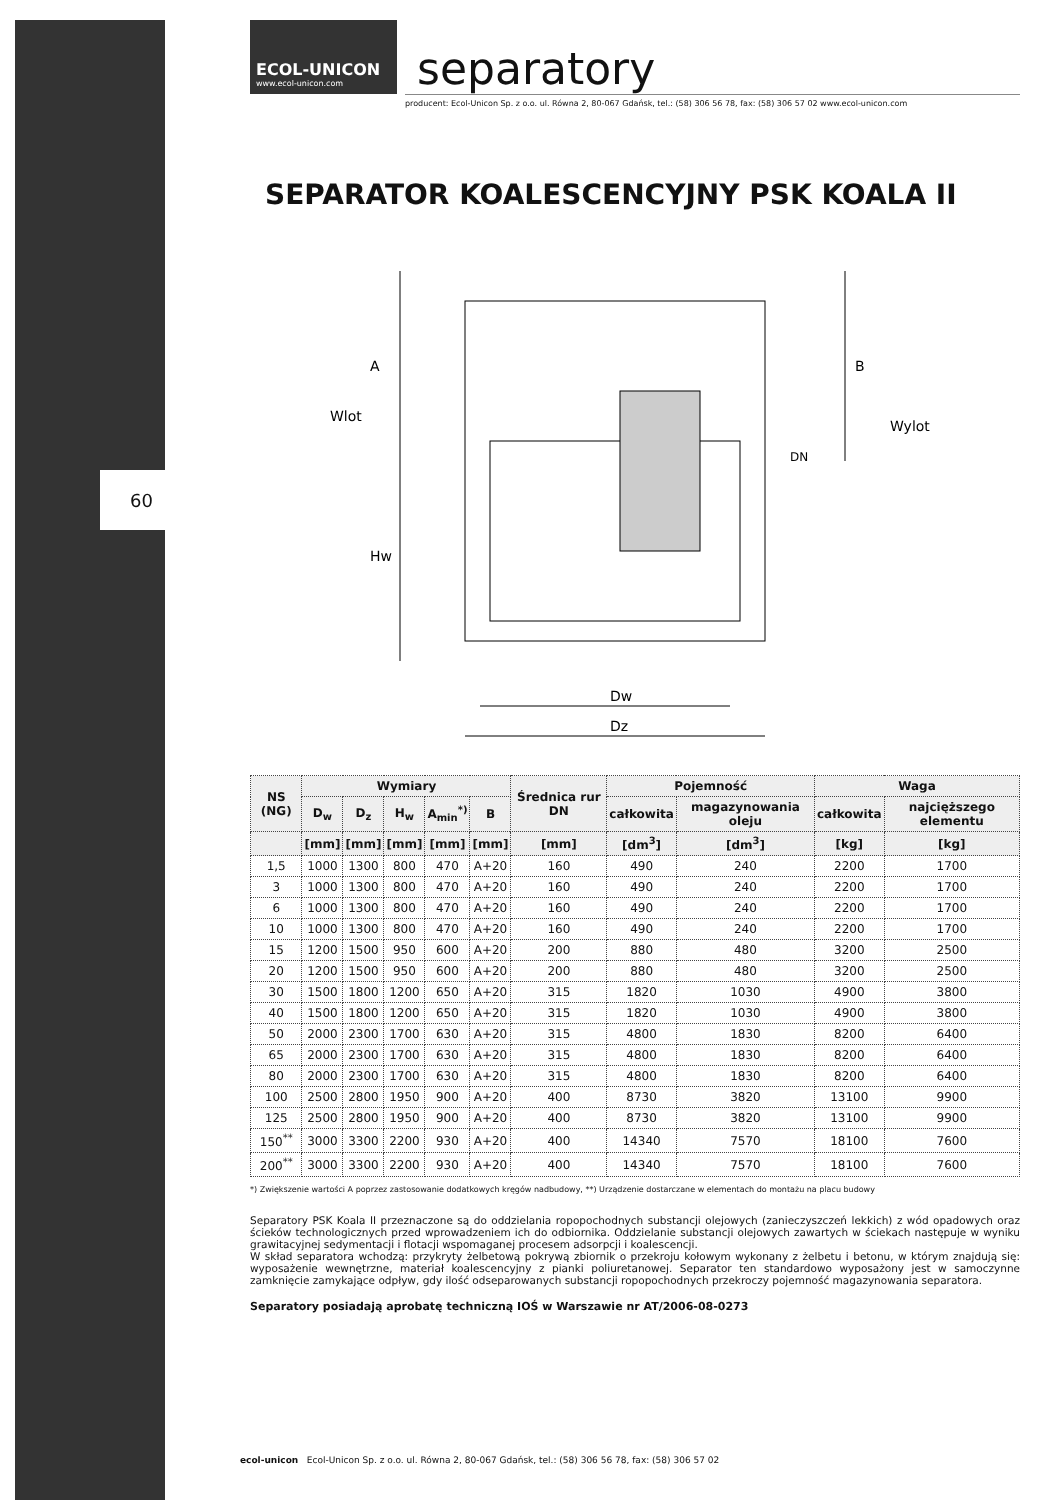60
ECOL-UNICON
www.ecol-unicon.com
separatory
producent: Ecol-Unicon Sp. z o.o. ul. Równa 2, 80-067 Gdańsk, tel.: (58) 306 56 78, fax: (58) 306 57 02 www.ecol-unicon.com
SEPARATOR KOALESCENCYJNY PSK KOALA II
A
B
Wlot
Wylot
DN
Hw
Dw
Dz
| NS (NG) | Wymiary | | | | | Średnica rur DN | Pojemność | | Waga | |
| --- | --- | --- | --- | --- | --- | --- | --- | --- | --- | --- |
| | D<sub>w</sub> | D<sub>z</sub> | H<sub>w</sub> | A<sub>min</sub><sup>*)</sup> | B | | całkowita | magazynowania oleju | całkowita | najcięższego elementu |
| | [mm] | [mm] | [mm] | [mm] | [mm] | [mm] | [dm<sup>3</sup>] | [dm<sup>3</sup>] | [kg] | [kg] |
| 1,5 | 1000 | 1300 | 800 | 470 | A+20 | 160 | 490 | 240 | 2200 | 1700 |
| 3 | 1000 | 1300 | 800 | 470 | A+20 | 160 | 490 | 240 | 2200 | 1700 |
| 6 | 1000 | 1300 | 800 | 470 | A+20 | 160 | 490 | 240 | 2200 | 1700 |
| 10 | 1000 | 1300 | 800 | 470 | A+20 | 160 | 490 | 240 | 2200 | 1700 |
| 15 | 1200 | 1500 | 950 | 600 | A+20 | 200 | 880 | 480 | 3200 | 2500 |
| 20 | 1200 | 1500 | 950 | 600 | A+20 | 200 | 880 | 480 | 3200 | 2500 |
| 30 | 1500 | 1800 | 1200 | 650 | A+20 | 315 | 1820 | 1030 | 4900 | 3800 |
| 40 | 1500 | 1800 | 1200 | 650 | A+20 | 315 | 1820 | 1030 | 4900 | 3800 |
| 50 | 2000 | 2300 | 1700 | 630 | A+20 | 315 | 4800 | 1830 | 8200 | 6400 |
| 65 | 2000 | 2300 | 1700 | 630 | A+20 | 315 | 4800 | 1830 | 8200 | 6400 |
| 80 | 2000 | 2300 | 1700 | 630 | A+20 | 315 | 4800 | 1830 | 8200 | 6400 |
| 100 | 2500 | 2800 | 1950 | 900 | A+20 | 400 | 8730 | 3820 | 13100 | 9900 |
| 125 | 2500 | 2800 | 1950 | 900 | A+20 | 400 | 8730 | 3820 | 13100 | 9900 |
| 150<sup>**</sup> | 3000 | 3300 | 2200 | 930 | A+20 | 400 | 14340 | 7570 | 18100 | 7600 |
| 200<sup>**</sup> | 3000 | 3300 | 2200 | 930 | A+20 | 400 | 14340 | 7570 | 18100 | 7600 |
*) Zwiększenie wartości A poprzez zastosowanie dodatkowych kręgów nadbudowy, **) Urządzenie dostarczane w elementach do montażu na placu budowy
Separatory PSK Koala II przeznaczone są do oddzielania ropopochodnych substancji olejowych (zanieczyszczeń lekkich) z wód opadowych oraz ścieków technologicznych przed wprowadzeniem ich do odbiornika. Oddzielanie substancji olejowych zawartych w ściekach następuje w wyniku grawitacyjnej sedymentacji i flotacji wspomaganej procesem adsorpcji i koalescencji.
W skład separatora wchodzą: przykryty żelbetową pokrywą zbiornik o przekroju kołowym wykonany z żelbetu i betonu, w którym znajdują się: wyposażenie wewnętrzne, materiał koalescencyjny z pianki poliuretanowej. Separator ten standardowo wyposażony jest w samoczynne zamknięcie zamykające odpływ, gdy ilość odseparowanych substancji ropopochodnych przekroczy pojemność magazynowania separatora.
Separatory posiadają aprobatę techniczną IOŚ w Warszawie nr AT/2006-08-0273
ecol-unicon Ecol-Unicon Sp. z o.o. ul. Równa 2, 80-067 Gdańsk, tel.: (58) 306 56 78, fax: (58) 306 57 02